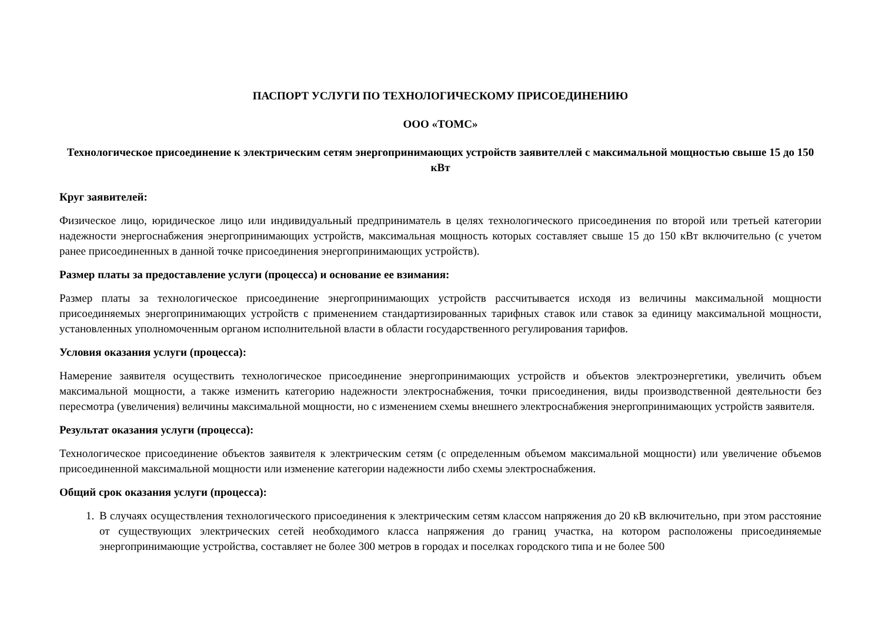ПАСПОРТ УСЛУГИ ПО ТЕХНОЛОГИЧЕСКОМУ ПРИСОЕДИНЕНИЮ
ООО «ТОМС»
Технологическое присоединение к электрическим сетям энергопринимающих устройств заявителлей с максимальной мощностью свыше 15 до 150 кВт
Круг заявителей:
Физическое лицо, юридическое лицо или индивидуальный предприниматель в целях технологического присоединения по второй или третьей категории надежности энергоснабжения энергопринимающих устройств, максимальная мощность которых составляет свыше 15 до 150 кВт включительно (с учетом ранее присоединенных в данной точке присоединения энергопринимающих устройств).
Размер платы за предоставление услуги (процесса) и основание ее взимания:
Размер платы за технологическое присоединение энергопринимающих устройств рассчитывается исходя из величины максимальной мощности присоединяемых энергопринимающих устройств с применением стандартизированных тарифных ставок или ставок за единицу максимальной мощности, установленных уполномоченным органом исполнительной власти в области государственного регулирования тарифов.
Условия оказания услуги (процесса):
Намерение заявителя осуществить технологическое присоединение энергопринимающих устройств и объектов электроэнергетики, увеличить объем максимальной мощности, а также изменить категорию надежности электроснабжения, точки присоединения, виды производственной деятельности без пересмотра (увеличения) величины максимальной мощности, но с изменением схемы внешнего электроснабжения энергопринимающих устройств заявителя.
Результат оказания услуги (процесса):
Технологическое присоединение объектов заявителя к электрическим сетям (с определенным объемом максимальной мощности) или увеличение объемов присоединенной максимальной мощности или изменение категории надежности либо схемы электроснабжения.
Общий срок оказания услуги (процесса):
1. В случаях осуществления технологического присоединения к электрическим сетям классом напряжения до 20 кВ включительно, при этом расстояние от существующих электрических сетей необходимого класса напряжения до границ участка, на котором расположены присоединяемые энергопринимающие устройства, составляет не более 300 метров в городах и поселках городского типа и не более 500